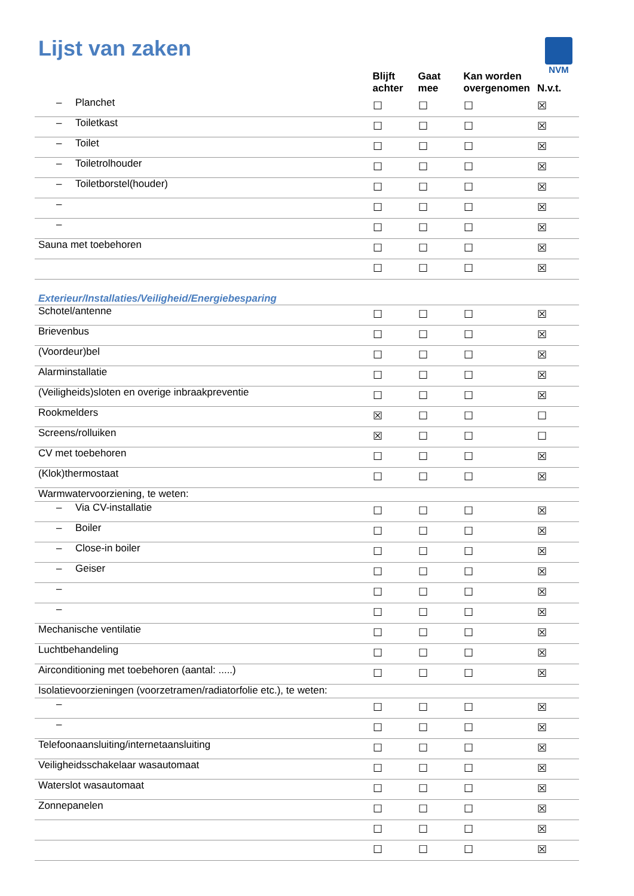Lijst van zaken
NVM
| | Blijft achter | Gaat mee | Kan worden overgenomen | N.v.t. |
| --- | --- | --- | --- | --- |
| – Planchet | ☐ | ☐ | ☐ | ☒ |
| – Toiletkast | ☐ | ☐ | ☐ | ☒ |
| – Toilet | ☐ | ☐ | ☐ | ☒ |
| – Toiletrolhouder | ☐ | ☐ | ☐ | ☒ |
| – Toiletborstel(houder) | ☐ | ☐ | ☐ | ☒ |
| – | ☐ | ☐ | ☐ | ☒ |
| – | ☐ | ☐ | ☐ | ☒ |
| Sauna met toebehoren | ☐ | ☐ | ☐ | ☒ |
| | ☐ | ☐ | ☐ | ☒ |
| Exterieur/Installaties/Veiligheid/Energiebesparing | | | | |
| Schotel/antenne | ☐ | ☐ | ☐ | ☒ |
| Brievenbus | ☐ | ☐ | ☐ | ☒ |
| (Voordeur)bel | ☐ | ☐ | ☐ | ☒ |
| Alarminstallatie | ☐ | ☐ | ☐ | ☒ |
| (Veiligheids)sloten en overige inbraakpreventie | ☐ | ☐ | ☐ | ☒ |
| Rookmelders | ☒ | ☐ | ☐ | ☐ |
| Screens/rolluiken | ☒ | ☐ | ☐ | ☐ |
| CV met toebehoren | ☐ | ☐ | ☐ | ☒ |
| (Klok)thermostaat | ☐ | ☐ | ☐ | ☒ |
| Warmwatervoorziening, te weten: | | | | |
| – Via CV-installatie | ☐ | ☐ | ☐ | ☒ |
| – Boiler | ☐ | ☐ | ☐ | ☒ |
| – Close-in boiler | ☐ | ☐ | ☐ | ☒ |
| – Geiser | ☐ | ☐ | ☐ | ☒ |
| – | ☐ | ☐ | ☐ | ☒ |
| – | ☐ | ☐ | ☐ | ☒ |
| Mechanische ventilatie | ☐ | ☐ | ☐ | ☒ |
| Luchtbehandeling | ☐ | ☐ | ☐ | ☒ |
| Airconditioning met toebehoren (aantal: .....) | ☐ | ☐ | ☐ | ☒ |
| Isolatievoorzieningen (voorzetramen/radiatorfolie etc.), te weten: | | | | |
| – | ☐ | ☐ | ☐ | ☒ |
| – | ☐ | ☐ | ☐ | ☒ |
| Telefoonaansluiting/internetaansluiting | ☐ | ☐ | ☐ | ☒ |
| Veiligheidsschakelaar wasautomaat | ☐ | ☐ | ☐ | ☒ |
| Waterslot wasautomaat | ☐ | ☐ | ☐ | ☒ |
| Zonnepanelen | ☐ | ☐ | ☐ | ☒ |
| | ☐ | ☐ | ☐ | ☒ |
| | ☐ | ☐ | ☐ | ☒ |